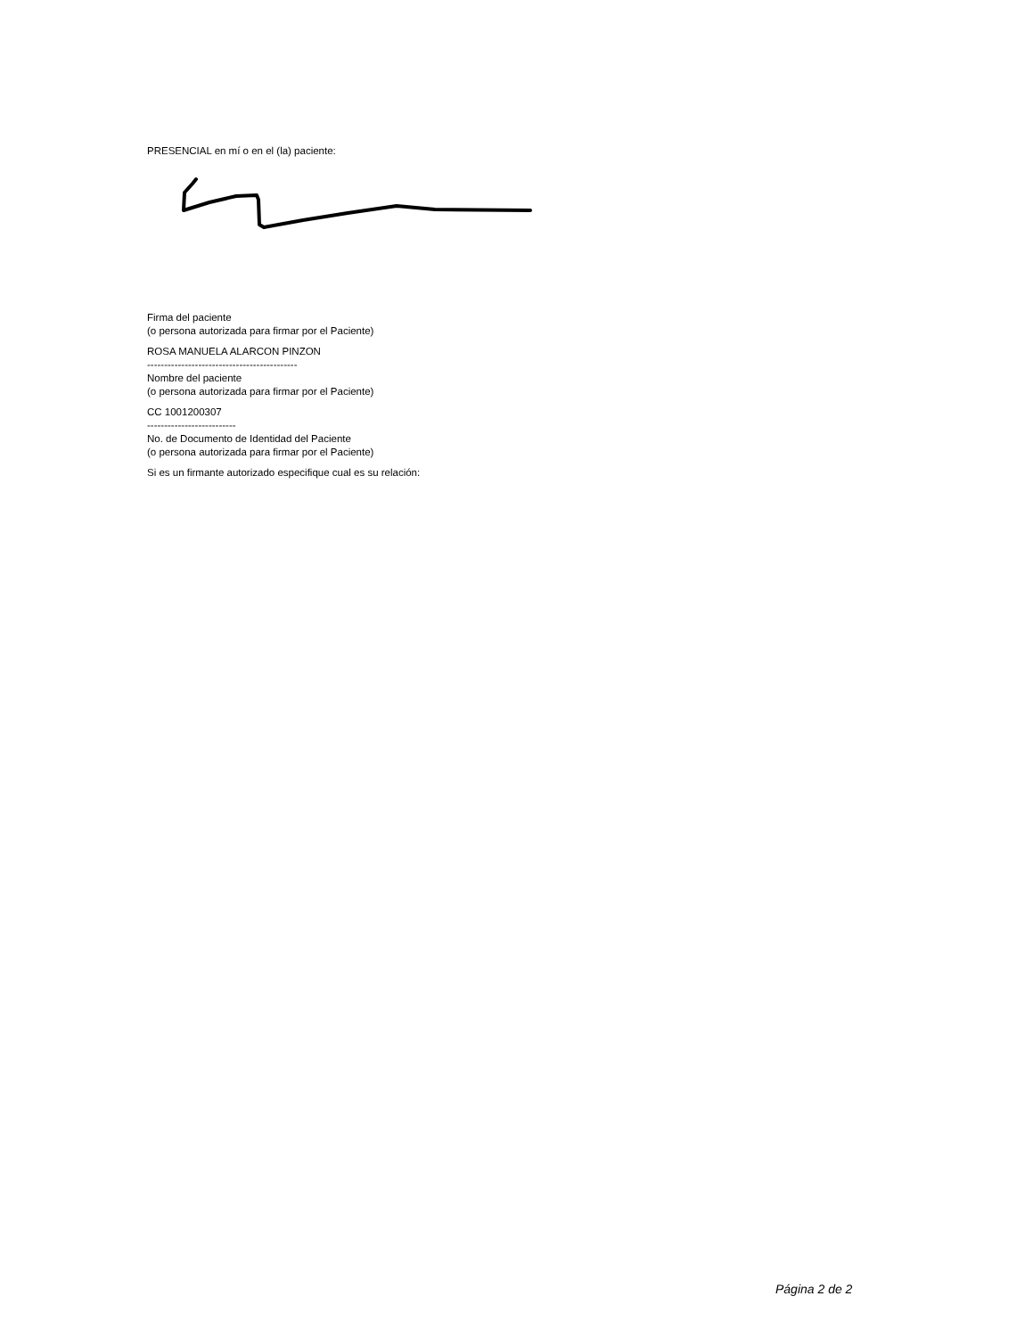PRESENCIAL en mí o en el (la) paciente:
Firma del paciente
(o persona autorizada para firmar por el Paciente)
ROSA MANUELA ALARCON PINZON
--------------------------------------------
Nombre del paciente
(o persona autorizada para firmar por el Paciente)
CC 1001200307
--------------------------
No. de Documento de Identidad del Paciente
(o persona autorizada para firmar por el Paciente)
Si es un firmante autorizado especifique cual es su relación:
Página 2 de 2